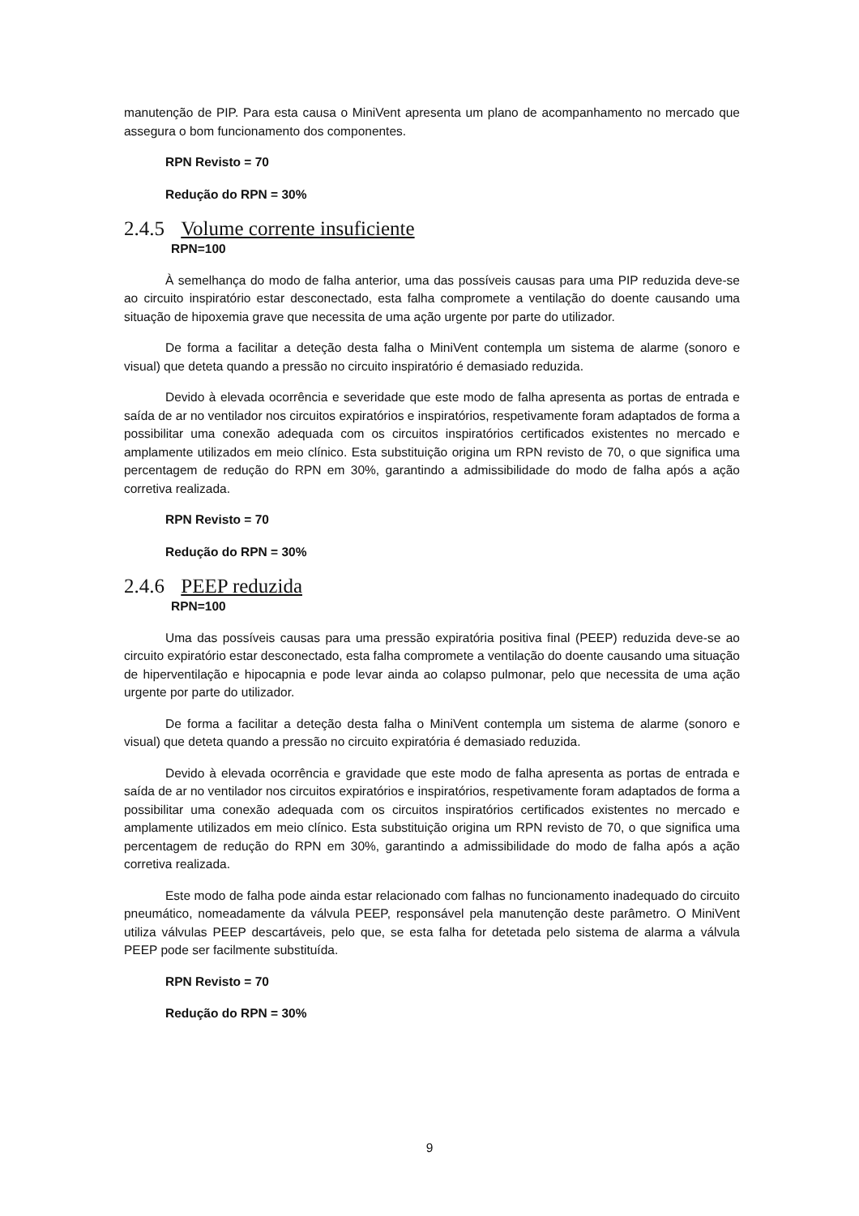manutenção de PIP. Para esta causa o MiniVent apresenta um plano de acompanhamento no mercado que assegura o bom funcionamento dos componentes.
RPN Revisto = 70
Redução do RPN = 30%
2.4.5 Volume corrente insuficiente
RPN=100
À semelhança do modo de falha anterior, uma das possíveis causas para uma PIP reduzida deve-se ao circuito inspiratório estar desconectado, esta falha compromete a ventilação do doente causando uma situação de hipoxemia grave que necessita de uma ação urgente por parte do utilizador.
De forma a facilitar a deteção desta falha o MiniVent contempla um sistema de alarme (sonoro e visual) que deteta quando a pressão no circuito inspiratório é demasiado reduzida.
Devido à elevada ocorrência e severidade que este modo de falha apresenta as portas de entrada e saída de ar no ventilador nos circuitos expiratórios e inspiratórios, respetivamente foram adaptados de forma a possibilitar uma conexão adequada com os circuitos inspiratórios certificados existentes no mercado e amplamente utilizados em meio clínico. Esta substituição origina um RPN revisto de 70, o que significa uma percentagem de redução do RPN em 30%, garantindo a admissibilidade do modo de falha após a ação corretiva realizada.
RPN Revisto = 70
Redução do RPN = 30%
2.4.6 PEEP reduzida
RPN=100
Uma das possíveis causas para uma pressão expiratória positiva final (PEEP) reduzida deve-se ao circuito expiratório estar desconectado, esta falha compromete a ventilação do doente causando uma situação de hiperventilação e hipocapnia e pode levar ainda ao colapso pulmonar, pelo que necessita de uma ação urgente por parte do utilizador.
De forma a facilitar a deteção desta falha o MiniVent contempla um sistema de alarme (sonoro e visual) que deteta quando a pressão no circuito expiratória é demasiado reduzida.
Devido à elevada ocorrência e gravidade que este modo de falha apresenta as portas de entrada e saída de ar no ventilador nos circuitos expiratórios e inspiratórios, respetivamente foram adaptados de forma a possibilitar uma conexão adequada com os circuitos inspiratórios certificados existentes no mercado e amplamente utilizados em meio clínico. Esta substituição origina um RPN revisto de 70, o que significa uma percentagem de redução do RPN em 30%, garantindo a admissibilidade do modo de falha após a ação corretiva realizada.
Este modo de falha pode ainda estar relacionado com falhas no funcionamento inadequado do circuito pneumático, nomeadamente da válvula PEEP, responsável pela manutenção deste parâmetro. O MiniVent utiliza válvulas PEEP descartáveis, pelo que, se esta falha for detetada pelo sistema de alarma a válvula PEEP pode ser facilmente substituída.
RPN Revisto = 70
Redução do RPN = 30%
9